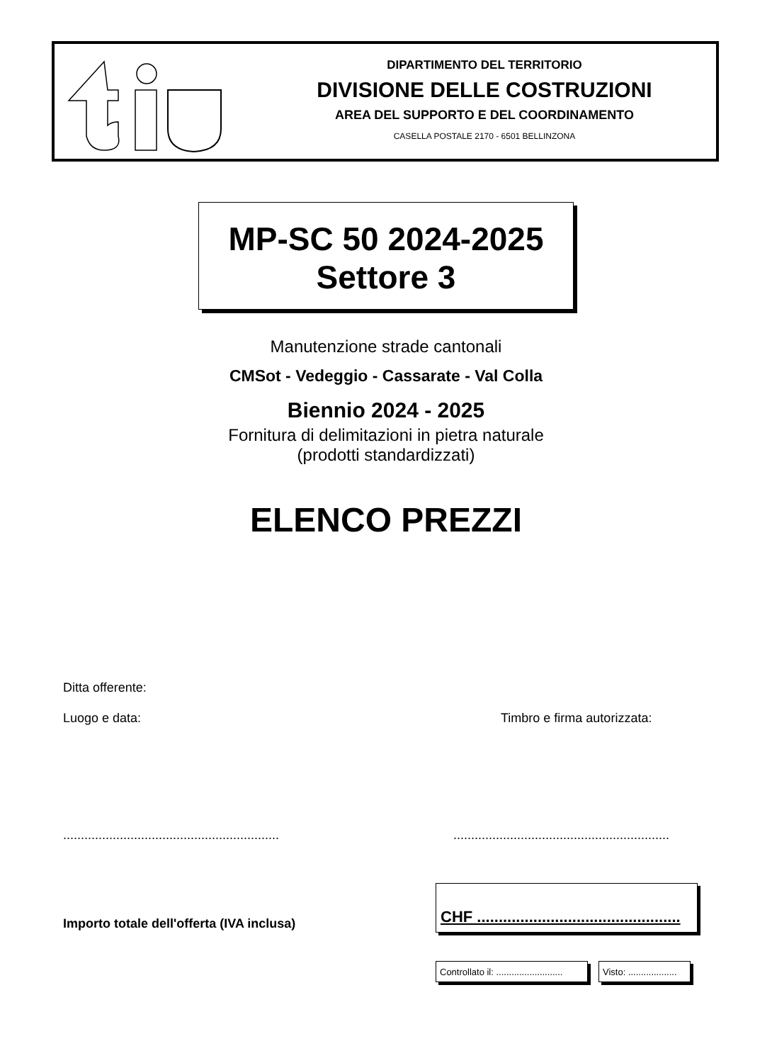DIPARTIMENTO DEL TERRITORIO
DIVISIONE DELLE COSTRUZIONI
AREA DEL SUPPORTO E DEL COORDINAMENTO
CASELLA POSTALE 2170 - 6501 BELLINZONA
MP-SC 50 2024-2025
Settore 3
Manutenzione strade cantonali
CMSot - Vedeggio - Cassarate - Val Colla
Biennio 2024 - 2025
Fornitura di delimitazioni in pietra naturale
(prodotti standardizzati)
ELENCO PREZZI
Ditta offerente:
Luogo e data: Timbro e firma autorizzata:
.............................................................
.............................................................
Importo totale dell'offerta (IVA inclusa)
CHF ...............................................
Controllato il: ..........................
Visto: ...................